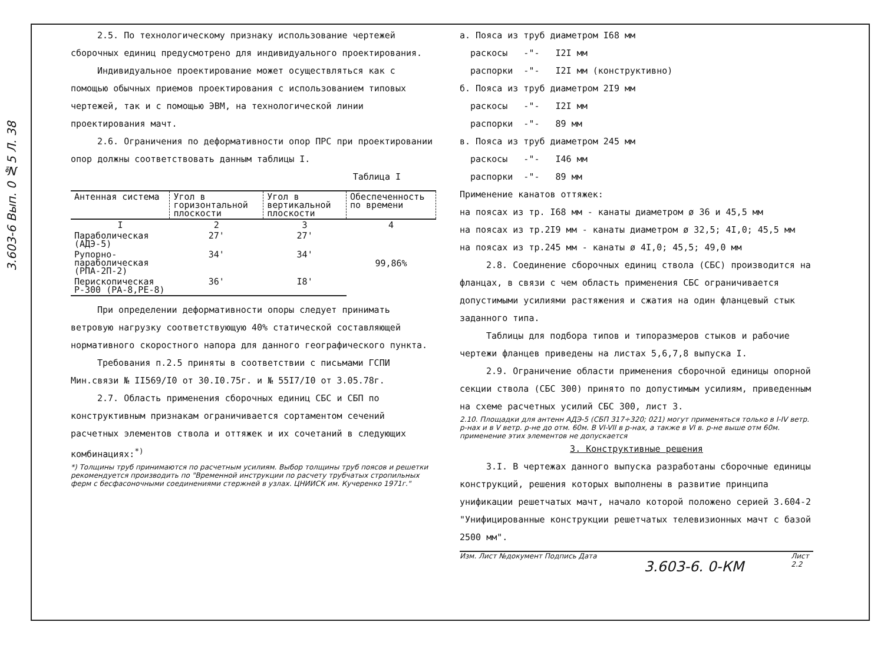3.603-6 Вып. 0 №5 Л. 38
2.5. По технологическому признаку использование чертежей сборочных единиц предусмотрено для индивидуального проектирования.
Индивидуальное проектирование может осуществляться как с помощью обычных приемов проектирования с использованием типовых чертежей, так и с помощью ЭВМ, на технологической линии проектирования мачт.
2.6. Ограничения по деформативности опор ПРС при проектировании опор должны соответствовать данным таблицы I.
Таблица I
| Антенная система | Угол в горизонтальной плоскости | Угол в вертикальной плоскости | Обеспеченность по времени |
| --- | --- | --- | --- |
| I | 2 | 3 | 4 |
| Параболическая (АДЭ-5) | 27' | 27' | 99,86% |
| Рупорно-параболическая (РПА-2П-2) | 34' | 34' | |
| Перископическая Р-300 (РА-8,РЕ-8) | 36' | I8' | |
При определении деформативности опоры следует принимать ветровую нагрузку соответствующую 40% статической составляющей нормативного скоростного напора для данного географического пункта.
Требования п.2.5 приняты в соответствии с письмами ГСПИ Мин.связи № II569/I0 от 30.I0.75г. и № 55I7/I0 от 3.05.78г.
2.7. Область применения сборочных единиц СБС и СБП по конструктивным признакам ограничивается сортаментом сечений расчетных элементов ствола и оттяжек и их сочетаний в следующих комбинациях:<sup>*)</sup>
*) Толщины труб принимаются по расчетным усилиям. Выбор толщины труб поясов и решетки рекомендуется производить по "Временной инструкции по расчету трубчатых стропильных ферм с бесфасоночными соединениями стержней в узлах. ЦНИИСК им. Кучеренко 1971г."
а. Пояса из труб диаметром I68 мм
раскосы -"- I2I мм
распорки -"- I2I мм (конструктивно)
б. Пояса из труб диаметром 2I9 мм
раскосы -"- I2I мм
распорки -"- 89 мм
в. Пояса из труб диаметром 245 мм
раскосы -"- I46 мм
распорки -"- 89 мм
Применение канатов оттяжек:
на поясах из тр. I68 мм - канаты диаметром ø 36 и 45,5 мм
на поясах из тр.2I9 мм - канаты диаметром ø 32,5; 4I,0; 45,5 мм
на поясах из тр.245 мм - канаты ø 4I,0; 45,5; 49,0 мм
2.8. Соединение сборочных единиц ствола (СБС) производится на фланцах, в связи с чем область применения СБС ограничивается допустимыми усилиями растяжения и сжатия на один фланцевый стык заданного типа.
Таблицы для подбора типов и типоразмеров стыков и рабочие чертежи фланцев приведены на листах 5,6,7,8 выпуска I.
2.9. Ограничение области применения сборочной единицы опорной секции ствола (СБС 300) принято по допустимым усилиям, приведенным на схеме расчетных усилий СБС 300, лист 3.
2.10. Площадки для антенн АДЭ-5 (СБП 317÷320; 021) могут применяться только в I-IV ветр. р-нах и в V ветр. р-не до отм. 60м. В VI-VII в р-нах, а также в VI в. р-не выше отм 60м. применение этих элементов не допускается
3. Конструктивные решения
3.I. В чертежах данного выпуска разработаны сборочные единицы конструкций, решения которых выполнены в развитие принципа унификации решетчатых мачт, начало которой положено серией 3.604-2 "Унифицированные конструкции решетчатых телевизионных мачт с базой 2500 мм".
Изм. Лист №документ Подпись Дата
3.603-6. 0-КМ
Лист
2.2